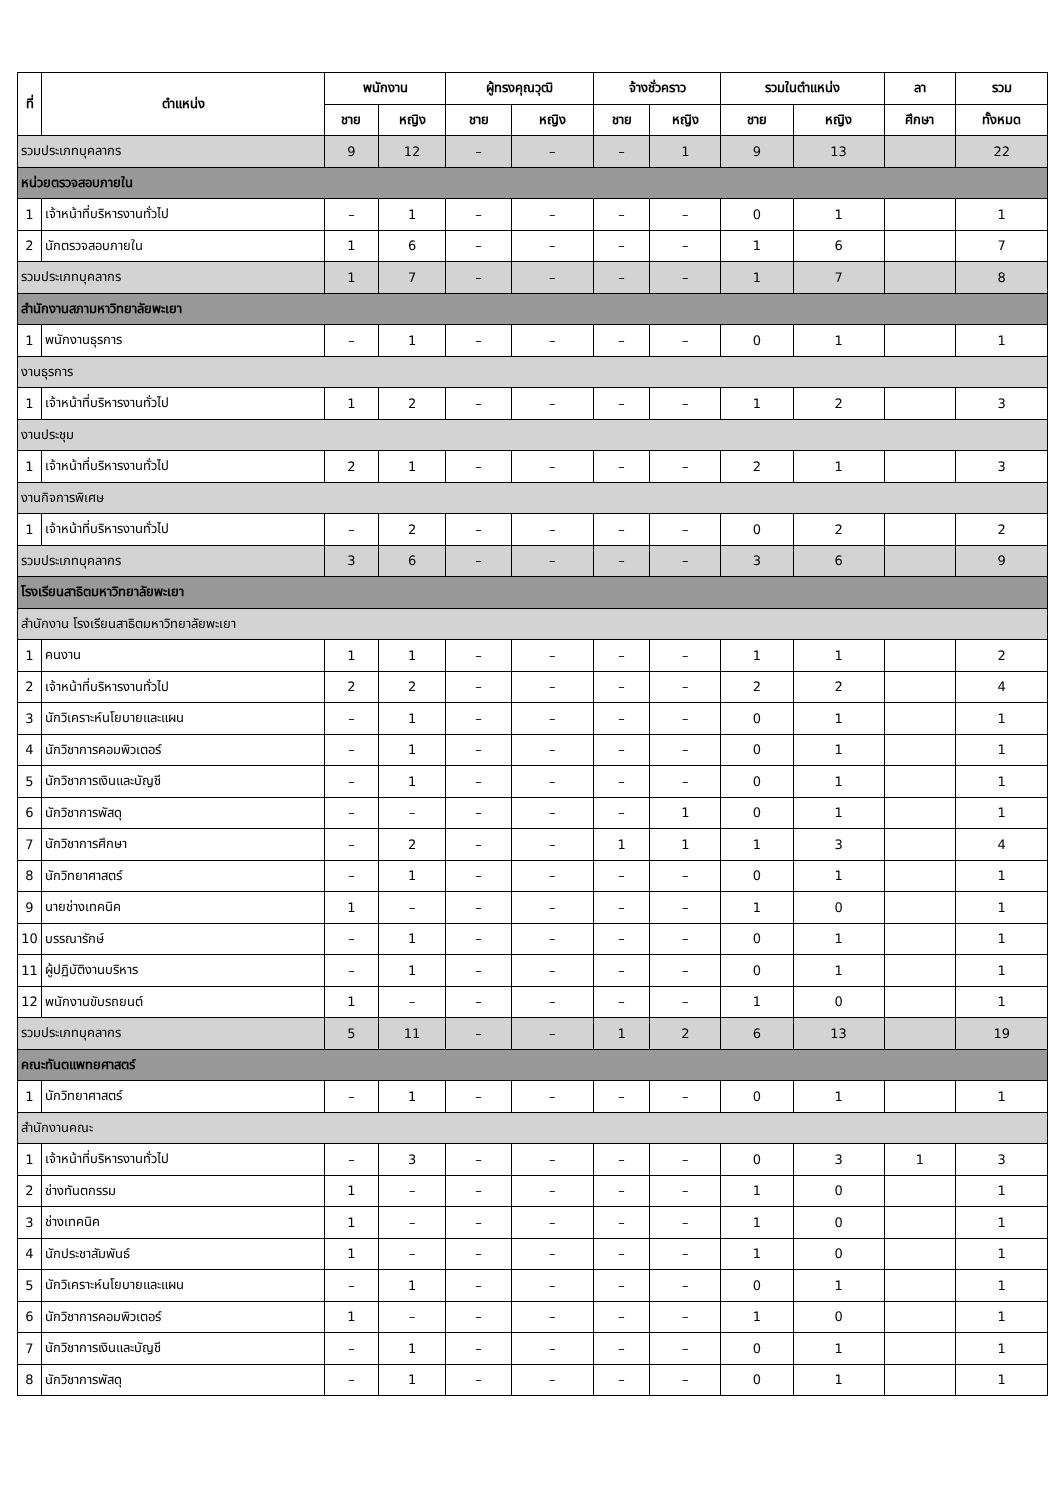| ที่ | ตำแหน่ง | พนักงาน | | ผู้ทรงคุณวุฒิ | | จ้างชั่วคราว | | รวมในตำแหน่ง | | ลา | รวม |
| --- | --- | --- | --- | --- | --- | --- | --- | --- | --- | --- | --- |
| | | ชาย | หญิง | ชาย | หญิง | ชาย | หญิง | ชาย | หญิง | ศึกษา | ทั้งหมด |
| รวมประเภทบุคลากร | | 9 | 12 | – | – | – | 1 | 9 | 13 | | 22 |
| หน่วยตรวจสอบภายใน | | | | | | | | | | | |
| 1 | เจ้าหน้าที่บริหารงานทั่วไป | – | 1 | – | – | – | – | 0 | 1 | | 1 |
| 2 | นักตรวจสอบภายใน | 1 | 6 | – | – | – | – | 1 | 6 | | 7 |
| รวมประเภทบุคลากร | | 1 | 7 | – | – | – | – | 1 | 7 | | 8 |
| สำนักงานสภามหาวิทยาลัยพะเยา | | | | | | | | | | | |
| 1 | พนักงานธุรการ | – | 1 | – | – | – | – | 0 | 1 | | 1 |
| งานธุรการ | | | | | | | | | | | |
| 1 | เจ้าหน้าที่บริหารงานทั่วไป | 1 | 2 | – | – | – | – | 1 | 2 | | 3 |
| งานประชุม | | | | | | | | | | | |
| 1 | เจ้าหน้าที่บริหารงานทั่วไป | 2 | 1 | – | – | – | – | 2 | 1 | | 3 |
| งานกิจการพิเศษ | | | | | | | | | | | |
| 1 | เจ้าหน้าที่บริหารงานทั่วไป | – | 2 | – | – | – | – | 0 | 2 | | 2 |
| รวมประเภทบุคลากร | | 3 | 6 | – | – | – | – | 3 | 6 | | 9 |
| โรงเรียนสาธิตมหาวิทยาลัยพะเยา | | | | | | | | | | | |
| สำนักงาน โรงเรียนสาธิตมหาวิทยาลัยพะเยา | | | | | | | | | | | |
| 1 | คนงาน | 1 | 1 | – | – | – | – | 1 | 1 | | 2 |
| 2 | เจ้าหน้าที่บริหารงานทั่วไป | 2 | 2 | – | – | – | – | 2 | 2 | | 4 |
| 3 | นักวิเคราะห์นโยบายและแผน | – | 1 | – | – | – | – | 0 | 1 | | 1 |
| 4 | นักวิชาการคอมพิวเตอร์ | – | 1 | – | – | – | – | 0 | 1 | | 1 |
| 5 | นักวิชาการเงินและบัญชี | – | 1 | – | – | – | – | 0 | 1 | | 1 |
| 6 | นักวิชาการพัสดุ | – | – | – | – | – | 1 | 0 | 1 | | 1 |
| 7 | นักวิชาการศึกษา | – | 2 | – | – | 1 | 1 | 1 | 3 | | 4 |
| 8 | นักวิทยาศาสตร์ | – | 1 | – | – | – | – | 0 | 1 | | 1 |
| 9 | นายช่างเทคนิค | 1 | – | – | – | – | – | 1 | 0 | | 1 |
| 10 | บรรณารักษ์ | – | 1 | – | – | – | – | 0 | 1 | | 1 |
| 11 | ผู้ปฏิบัติงานบริหาร | – | 1 | – | – | – | – | 0 | 1 | | 1 |
| 12 | พนักงานขับรถยนต์ | 1 | – | – | – | – | – | 1 | 0 | | 1 |
| รวมประเภทบุคลากร | | 5 | 11 | – | – | 1 | 2 | 6 | 13 | | 19 |
| คณะทันตแพทยศาสตร์ | | | | | | | | | | | |
| 1 | นักวิทยาศาสตร์ | – | 1 | – | – | – | – | 0 | 1 | | 1 |
| สำนักงานคณะ | | | | | | | | | | | |
| 1 | เจ้าหน้าที่บริหารงานทั่วไป | – | 3 | – | – | – | – | 0 | 3 | 1 | 3 |
| 2 | ช่างทันตกรรม | 1 | – | – | – | – | – | 1 | 0 | | 1 |
| 3 | ช่างเทคนิค | 1 | – | – | – | – | – | 1 | 0 | | 1 |
| 4 | นักประชาสัมพันธ์ | 1 | – | – | – | – | – | 1 | 0 | | 1 |
| 5 | นักวิเคราะห์นโยบายและแผน | – | 1 | – | – | – | – | 0 | 1 | | 1 |
| 6 | นักวิชาการคอมพิวเตอร์ | 1 | – | – | – | – | – | 1 | 0 | | 1 |
| 7 | นักวิชาการเงินและบัญชี | – | 1 | – | – | – | – | 0 | 1 | | 1 |
| 8 | นักวิชาการพัสดุ | – | 1 | – | – | – | – | 0 | 1 | | 1 |